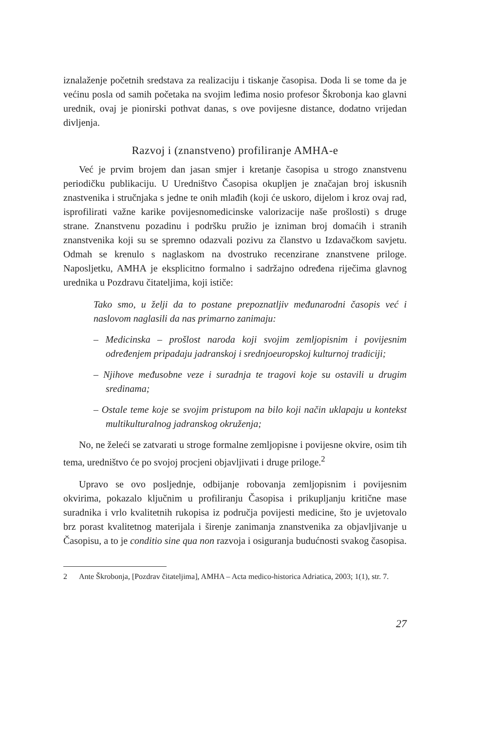iznalaženje početnih sredstava za realizaciju i tiskanje časopisa. Doda li se tome da je većinu posla od samih početaka na svojim leđima nosio profesor Škrobonja kao glavni urednik, ovaj je pionirski pothvat danas, s ove povijesne distance, dodatno vrijedan divljenja.
Razvoj i (znanstveno) profiliranje AMHA-e
Već je prvim brojem dan jasan smjer i kretanje časopisa u strogo znanstvenu periodičku publikaciju. U Uredništvo Časopisa okupljen je značajan broj iskusnih znastvenika i stručnjaka s jedne te onih mlađih (koji će uskoro, dijelom i kroz ovaj rad, isprofilirati važne karike povijesnomedicinske valorizacije naše prošlosti) s druge strane. Znanstvenu pozadinu i podršku pružio je izniman broj domaćih i stranih znanstvenika koji su se spremno odazvali pozivu za članstvo u Izdavačkom savjetu. Odmah se krenulo s naglaskom na dvostruko recenzirane znanstvene priloge. Naposljetku, AMHA je eksplicitno formalno i sadržajno određena riječima glavnog urednika u Pozdravu čitateljima, koji ističe:
Tako smo, u želji da to postane prepoznatljiv međunarodni časopis već i naslovom naglasili da nas primarno zanimaju:
– Medicinska – prošlost naroda koji svojim zemljopisnim i povijesnim određenjem pripadaju jadranskoj i srednjoeuropskoj kulturnoj tradiciji;
– Njihove međusobne veze i suradnja te tragovi koje su ostavili u drugim sredinama;
– Ostale teme koje se svojim pristupom na bilo koji način uklapaju u kontekst multikulturalnog jadranskog okruženja;
No, ne želeći se zatvarati u stroge formalne zemljopisne i povijesne okvire, osim tih tema, uredništvo će po svojoj procjeni objavljivati i druge priloge.<sup>2</sup>
Upravo se ovo posljednje, odbijanje robovanja zemljopisnim i povijesnim okvirima, pokazalo ključnim u profiliranju Časopisa i prikupljanju kritične mase suradnika i vrlo kvalitetnih rukopisa iz područja povijesti medicine, što je uvjetovalo brz porast kvalitetnog materijala i širenje zanimanja znanstvenika za objavljivanje u Časopisu, a to je conditio sine qua non razvoja i osiguranja budućnosti svakog časopisa.
2 Ante Škrobonja, [Pozdrav čitateljima], AMHA – Acta medico-historica Adriatica, 2003; 1(1), str. 7.
27